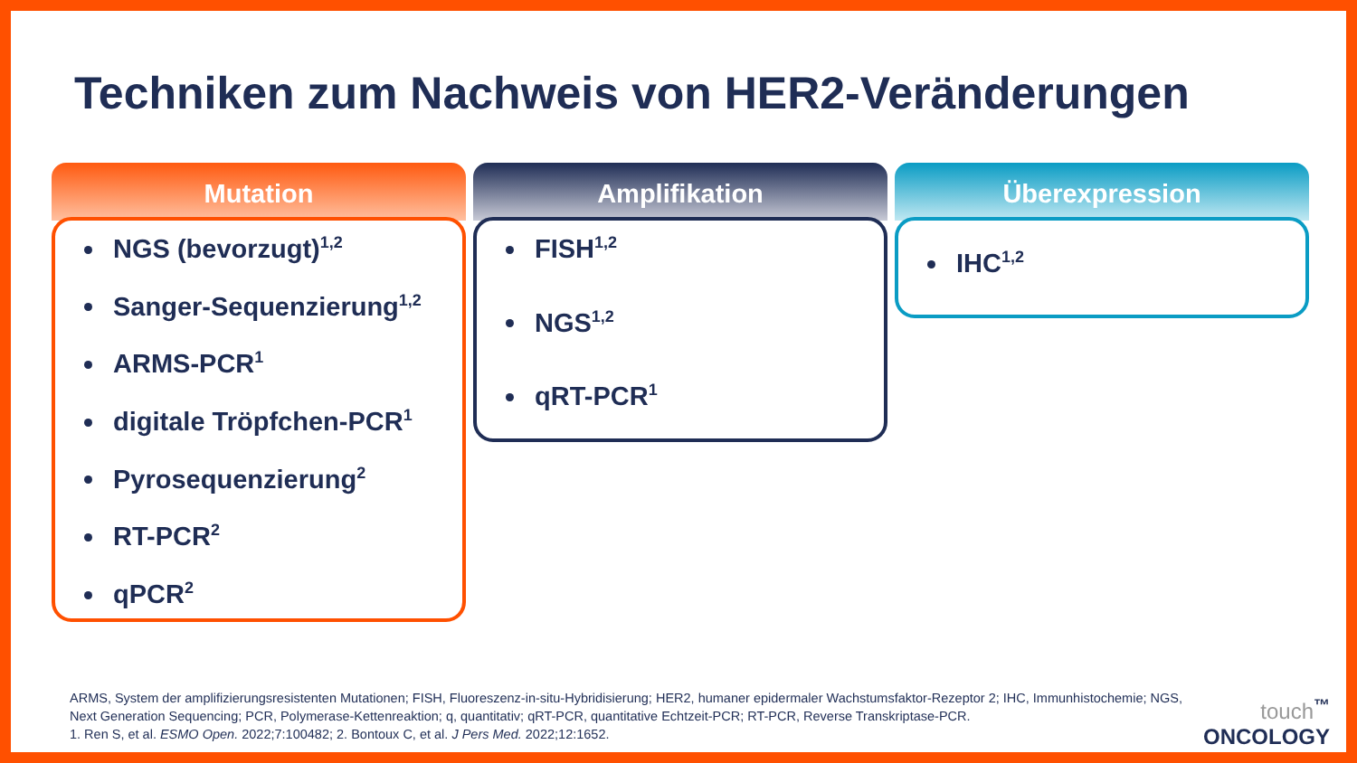Techniken zum Nachweis von HER2-Veränderungen
Mutation
NGS (bevorzugt)<sup>1,2</sup>
Sanger-Sequenzierung<sup>1,2</sup>
ARMS-PCR<sup>1</sup>
digitale Tröpfchen-PCR<sup>1</sup>
Pyrosequenzierung<sup>2</sup>
RT-PCR<sup>2</sup>
qPCR<sup>2</sup>
Amplifikation
FISH<sup>1,2</sup>
NGS<sup>1,2</sup>
qRT-PCR<sup>1</sup>
Überexpression
IHC<sup>1,2</sup>
ARMS, System der amplifizierungsresistenten Mutationen; FISH, Fluoreszenz-in-situ-Hybridisierung; HER2, humaner epidermaler Wachstumsfaktor-Rezeptor 2; IHC, Immunhistochemie; NGS, Next Generation Sequencing; PCR, Polymerase-Kettenreaktion; q, quantitativ; qRT-PCR, quantitative Echtzeit-PCR; RT-PCR, Reverse Transkriptase-PCR.
1. Ren S, et al. ESMO Open. 2022;7:100482; 2. Bontoux C, et al. J Pers Med. 2022;12:1652.
touch<sup>™</sup>
ONCOLOGY